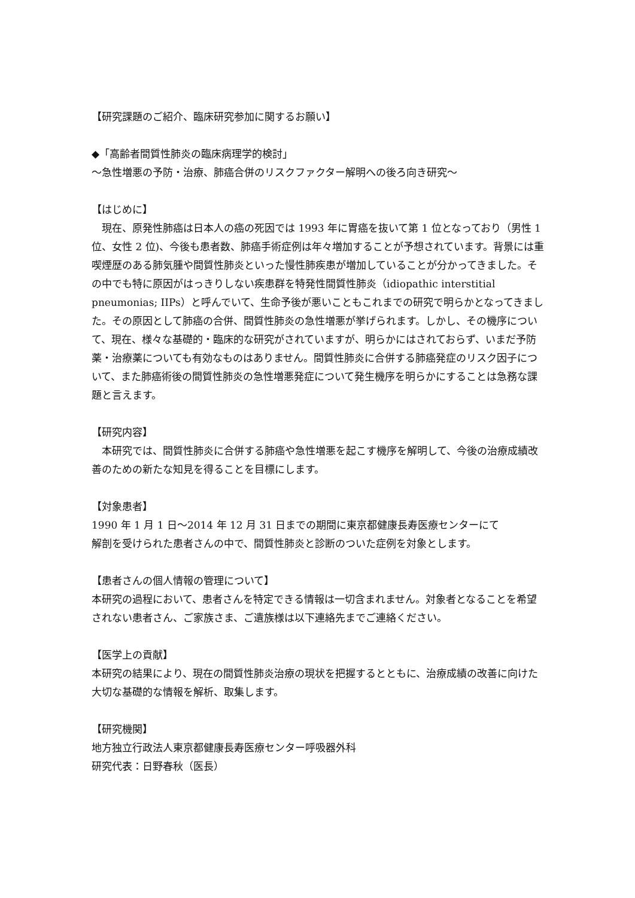【研究課題のご紹介、臨床研究参加に関するお願い】
◆「高齢者間質性肺炎の臨床病理学的検討」
～急性増悪の予防・治療、肺癌合併のリスクファクター解明への後ろ向き研究～
【はじめに】
　現在、原発性肺癌は日本人の癌の死因では 1993 年に胃癌を抜いて第 1 位となっており（男性 1 位、女性 2 位)、今後も患者数、肺癌手術症例は年々増加することが予想されています。背景には重喫煙歴のある肺気腫や間質性肺炎といった慢性肺疾患が増加していることが分かってきました。その中でも特に原因がはっきりしない疾患群を特発性間質性肺炎（idiopathic interstitial pneumonias; IIPs）と呼んでいて、生命予後が悪いこともこれまでの研究で明らかとなってきました。その原因として肺癌の合併、間質性肺炎の急性増悪が挙げられます。しかし、その機序について、現在、様々な基礎的・臨床的な研究がされていますが、明らかにはされておらず、いまだ予防薬・治療薬についても有効なものはありません。間質性肺炎に合併する肺癌発症のリスク因子について、また肺癌術後の間質性肺炎の急性増悪発症について発生機序を明らかにすることは急務な課題と言えます。
【研究内容】
　本研究では、間質性肺炎に合併する肺癌や急性増悪を起こす機序を解明して、今後の治療成績改善のための新たな知見を得ることを目標にします。
【対象患者】
1990 年 1 月 1 日～2014 年 12 月 31 日までの期間に東京都健康長寿医療センターにて
解剖を受けられた患者さんの中で、間質性肺炎と診断のついた症例を対象とします。
【患者さんの個人情報の管理について】
本研究の過程において、患者さんを特定できる情報は一切含まれません。対象者となることを希望されない患者さん、ご家族さま、ご遺族様は以下連絡先までご連絡ください。
【医学上の貢献】
本研究の結果により、現在の間質性肺炎治療の現状を把握するとともに、治療成績の改善に向けた大切な基礎的な情報を解析、取集します。
【研究機関】
地方独立行政法人東京都健康長寿医療センター呼吸器外科
研究代表：日野春秋（医長）